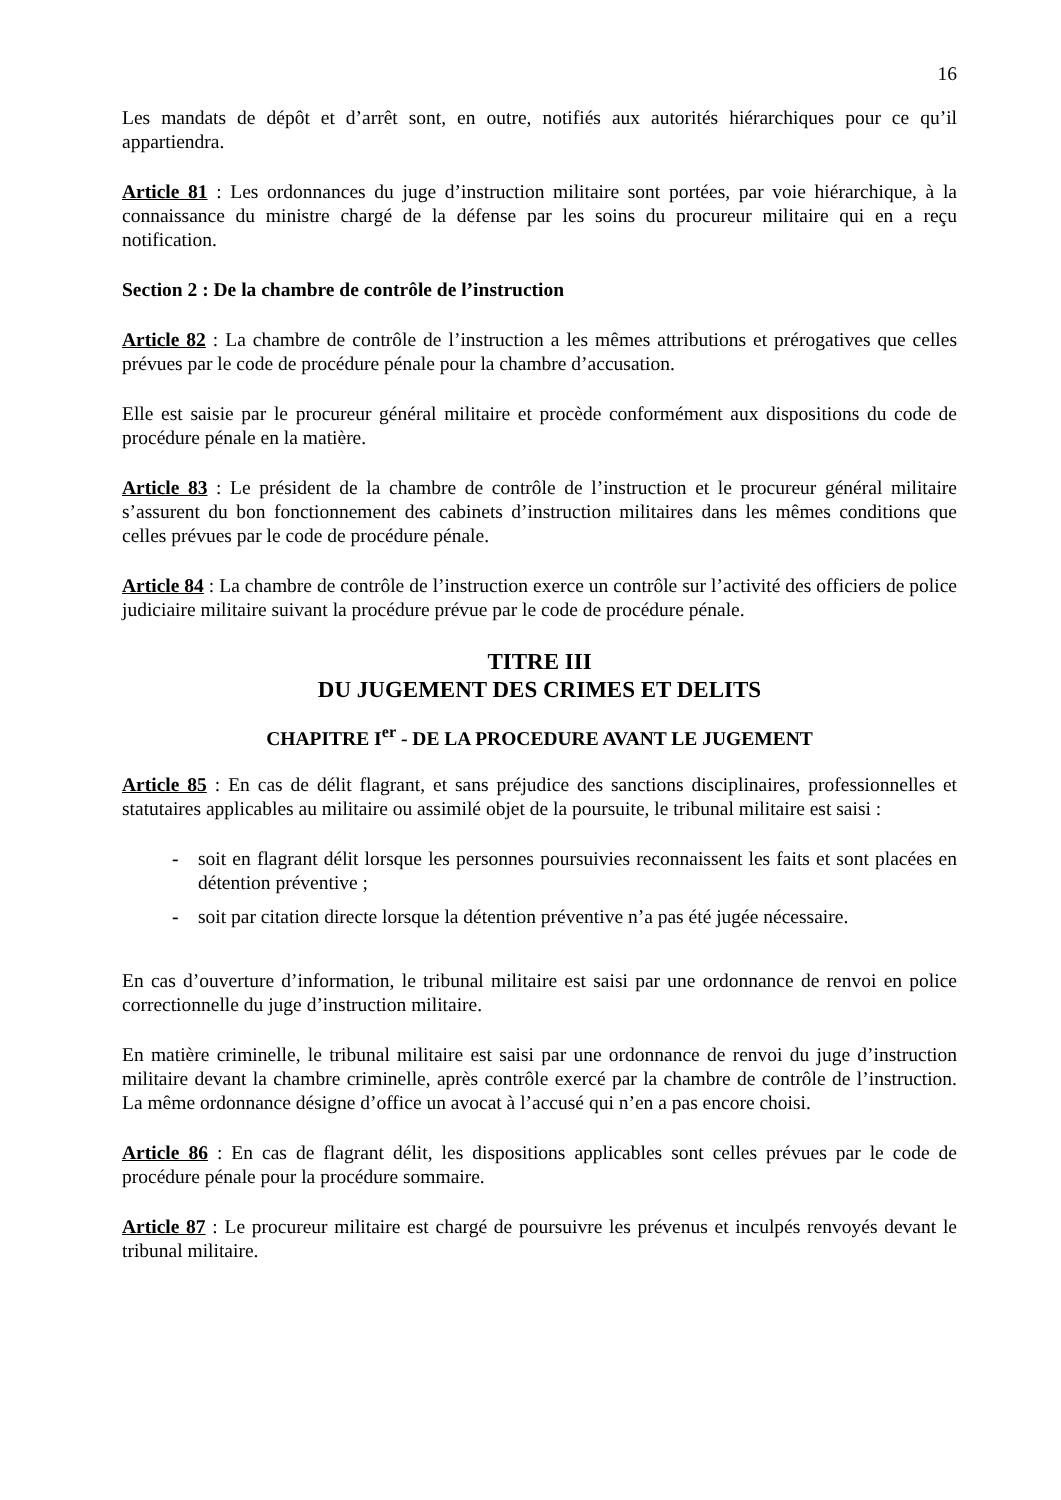16
Les mandats de dépôt et d’arrêt sont, en outre, notifiés aux autorités hiérarchiques pour ce qu’il appartiendra.
Article 81 : Les ordonnances du juge d’instruction militaire sont portées, par voie hiérarchique, à la connaissance du ministre chargé de la défense par les soins du procureur militaire qui en a reçu notification.
Section 2 : De la chambre de contrôle de l’instruction
Article 82 : La chambre de contrôle de l’instruction a les mêmes attributions et prérogatives que celles prévues par le code de procédure pénale pour la chambre d’accusation.
Elle est saisie par le procureur général militaire et procède conformément aux dispositions du code de procédure pénale en la matière.
Article 83 : Le président de la chambre de contrôle de l’instruction et le procureur général militaire s’assurent du bon fonctionnement des cabinets d’instruction militaires dans les mêmes conditions que celles prévues par le code de procédure pénale.
Article 84 : La chambre de contrôle de l’instruction exerce un contrôle sur l’activité des officiers de police judiciaire militaire suivant la procédure prévue par le code de procédure pénale.
TITRE III
DU JUGEMENT DES CRIMES ET DELITS
CHAPITRE I<sup>er</sup> - DE LA PROCEDURE AVANT LE JUGEMENT
Article 85 : En cas de délit flagrant, et sans préjudice des sanctions disciplinaires, professionnelles et statutaires applicables au militaire ou assimilé objet de la poursuite, le tribunal militaire est saisi :
- soit en flagrant délit lorsque les personnes poursuivies reconnaissent les faits et sont placées en détention préventive ;
- soit par citation directe lorsque la détention préventive n’a pas été jugée nécessaire.
En cas d’ouverture d’information, le tribunal militaire est saisi par une ordonnance de renvoi en police correctionnelle du juge d’instruction militaire.
En matière criminelle, le tribunal militaire est saisi par une ordonnance de renvoi du juge d’instruction militaire devant la chambre criminelle, après contrôle exercé par la chambre de contrôle de l’instruction. La même ordonnance désigne d’office un avocat à l’accusé qui n’en a pas encore choisi.
Article 86 : En cas de flagrant délit, les dispositions applicables sont celles prévues par le code de procédure pénale pour la procédure sommaire.
Article 87 : Le procureur militaire est chargé de poursuivre les prévenus et inculpés renvoyés devant le tribunal militaire.